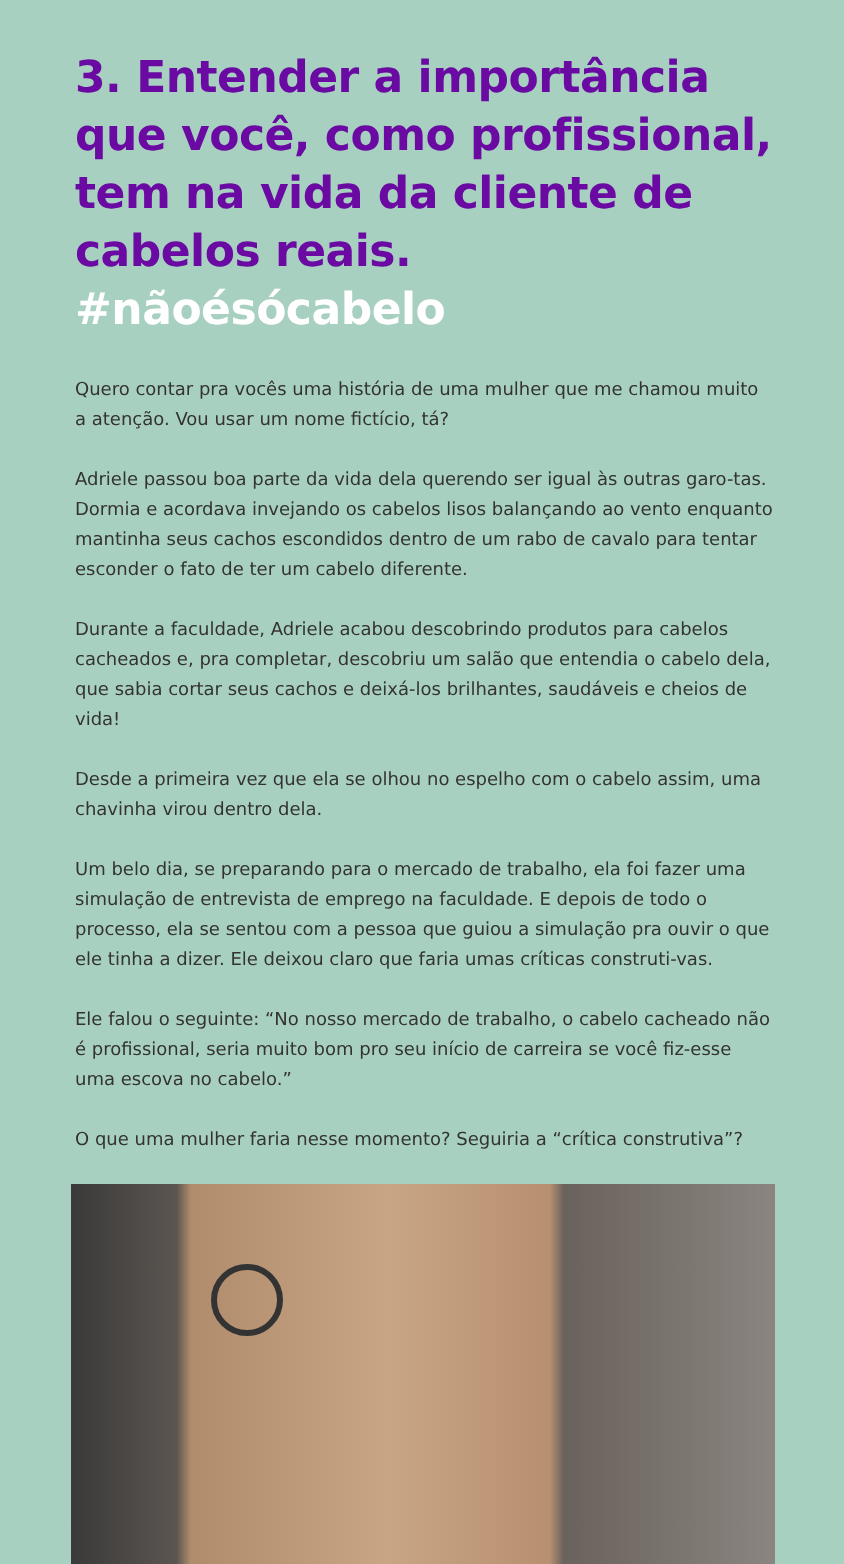3. Entender a importância que você, como profissional, tem na vida da cliente de cabelos reais. #nãoésócabelo
Quero contar pra vocês uma história de uma mulher que me chamou muito a atenção. Vou usar um nome fictício, tá?
Adriele passou boa parte da vida dela querendo ser igual às outras garo-tas. Dormia e acordava invejando os cabelos lisos balançando ao vento enquanto mantinha seus cachos escondidos dentro de um rabo de cavalo para tentar esconder o fato de ter um cabelo diferente.
Durante a faculdade, Adriele acabou descobrindo produtos para cabelos cacheados e, pra completar, descobriu um salão que entendia o cabelo dela, que sabia cortar seus cachos e deixá-los brilhantes, saudáveis e cheios de vida!
Desde a primeira vez que ela se olhou no espelho com o cabelo assim, uma chavinha virou dentro dela.
Um belo dia, se preparando para o mercado de trabalho, ela foi fazer uma simulação de entrevista de emprego na faculdade. E depois de todo o processo, ela se sentou com a pessoa que guiou a simulação pra ouvir o que ele tinha a dizer. Ele deixou claro que faria umas críticas construti-vas.
Ele falou o seguinte: “No nosso mercado de trabalho, o cabelo cacheado não é profissional, seria muito bom pro seu início de carreira se você fiz-esse uma escova no cabelo.”
O que uma mulher faria nesse momento? Seguiria a “crítica construtiva”?